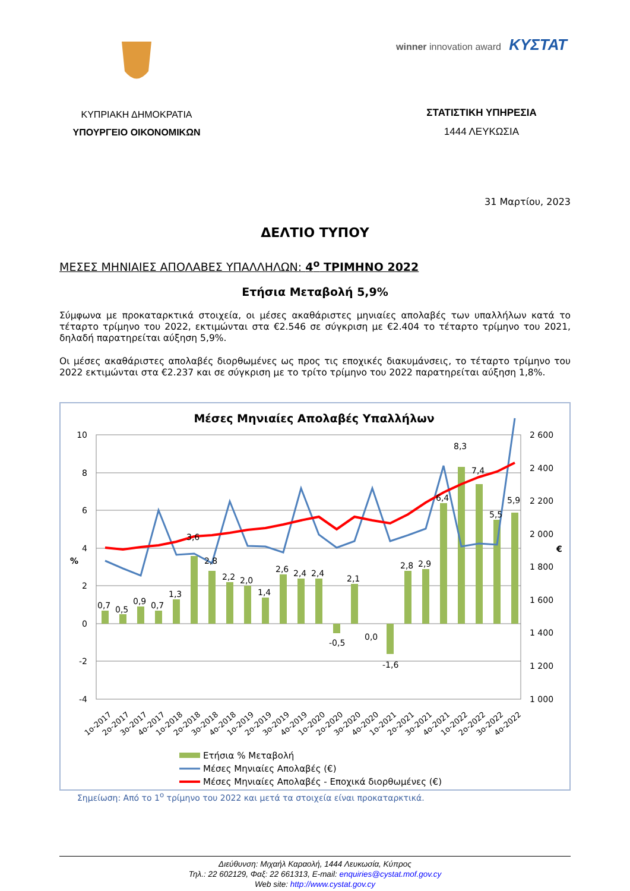ΚΥΠΡΙΑΚΗ ΔΗΜΟΚΡΑΤΙΑ
ΥΠΟΥΡΓΕΙΟ ΟΙΚΟΝΟΜΙΚΩΝ
winner innovation award ΚΥΣΤΑΤ
ΣΤΑΤΙΣΤΙΚΗ ΥΠΗΡΕΣΙΑ
1444 ΛΕΥΚΩΣΙΑ
31 Μαρτίου, 2023
ΔΕΛΤΙΟ ΤΥΠΟΥ
ΜΕΣΕΣ ΜΗΝΙΑΙΕΣ ΑΠΟΛΑΒΕΣ ΥΠΑΛΛΗΛΩΝ: 4<sup>ο</sup> ΤΡΙΜΗΝΟ 2022
Ετήσια Μεταβολή 5,9%
Σύμφωνα με προκαταρκτικά στοιχεία, οι μέσες ακαθάριστες μηνιαίες απολαβές των υπαλλήλων κατά το τέταρτο τρίμηνο του 2022, εκτιμώνται στα €2.546 σε σύγκριση με €2.404 το τέταρτο τρίμηνο του 2021, δηλαδή παρατηρείται αύξηση 5,9%.
Οι μέσες ακαθάριστες απολαβές διορθωμένες ως προς τις εποχικές διακυμάνσεις, το τέταρτο τρίμηνο του 2022 εκτιμώνται στα €2.237 και σε σύγκριση με το τρίτο τρίμηνο του 2022 παρατηρείται αύξηση 1,8%.
Μέσες Μηνιαίες Απολαβές Υπαλλήλων
10
8
6
4
2
0
-2
-4
%
2 600
2 400
2 200
2 000
1 800
1 600
1 400
1 200
1 000
€
0,7
0,5
0,9
0,7
1,3
3,6
2,8
2,2
2,0
1,4
2,6
2,4
2,4
-0,5
2,1
0,0
-1,6
2,8
2,9
6,4
8,3
7,4
5,5
5,9
1ο-2017
2ο-2017
3ο-2017
4ο-2017
1ο-2018
2ο-2018
3ο-2018
4ο-2018
1ο-2019
2ο-2019
3ο-2019
4ο-2019
1ο-2020
2ο-2020
3ο-2020
4ο-2020
1ο-2021
2ο-2021
3ο-2021
4ο-2021
1ο-2022
2ο-2022
3ο-2022
4ο-2022
Ετήσια % Μεταβολή
Μέσες Μηνιαίες Απολαβές (€)
Μέσες Μηνιαίες Απολαβές - Εποχικά διορθωμένες (€)
Σημείωση: Από το 1<sup>ο</sup> τρίμηνο του 2022 και μετά τα στοιχεία είναι προκαταρκτικά.
Διεύθυνση: Μιχαήλ Καραολή, 1444 Λευκωσία, Κύπρος
Τηλ.: 22 602129, Φαξ: 22 661313, E-mail: enquiries@cystat.mof.gov.cy
Web site: http://www.cystat.gov.cy